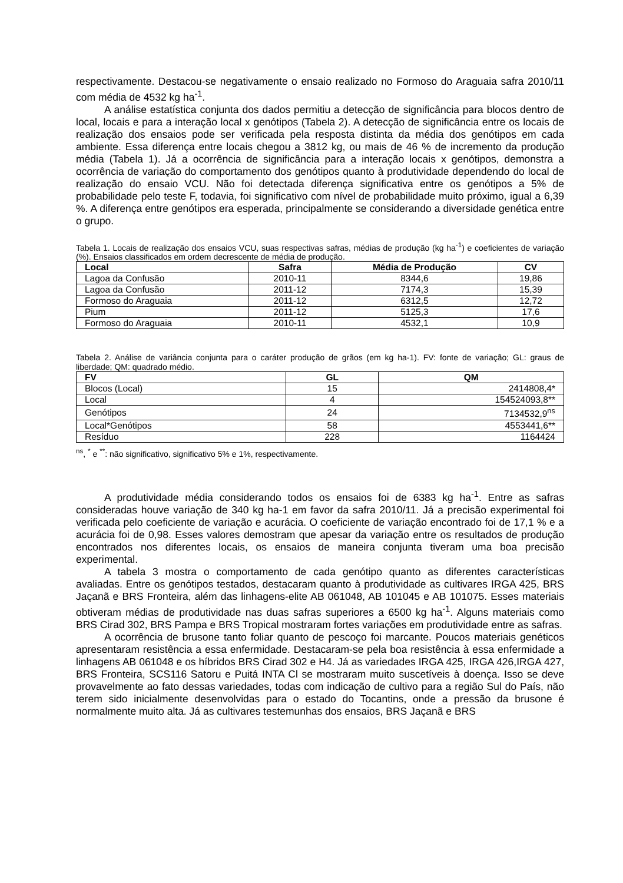respectivamente. Destacou-se negativamente o ensaio realizado no Formoso do Araguaia safra 2010/11 com média de 4532 kg ha<sup>-1</sup>.
A análise estatística conjunta dos dados permitiu a detecção de significância para blocos dentro de local, locais e para a interação local x genótipos (Tabela 2). A detecção de significância entre os locais de realização dos ensaios pode ser verificada pela resposta distinta da média dos genótipos em cada ambiente. Essa diferença entre locais chegou a 3812 kg, ou mais de 46 % de incremento da produção média (Tabela 1). Já a ocorrência de significância para a interação locais x genótipos, demonstra a ocorrência de variação do comportamento dos genótipos quanto à produtividade dependendo do local de realização do ensaio VCU. Não foi detectada diferença significativa entre os genótipos a 5% de probabilidade pelo teste F, todavia, foi significativo com nível de probabilidade muito próximo, igual a 6,39 %. A diferença entre genótipos era esperada, principalmente se considerando a diversidade genética entre o grupo.
Tabela 1. Locais de realização dos ensaios VCU, suas respectivas safras, médias de produção (kg ha<sup>-1</sup>) e coeficientes de variação (%). Ensaios classificados em ordem decrescente de média de produção.
| Local | Safra | Média de Produção | CV |
| --- | --- | --- | --- |
| Lagoa da Confusão | 2010-11 | 8344,6 | 19,86 |
| Lagoa da Confusão | 2011-12 | 7174,3 | 15,39 |
| Formoso do Araguaia | 2011-12 | 6312,5 | 12,72 |
| Pium | 2011-12 | 5125,3 | 17,6 |
| Formoso do Araguaia | 2010-11 | 4532,1 | 10,9 |
Tabela 2. Análise de variância conjunta para o caráter produção de grãos (em kg ha-1). FV: fonte de variação; GL: graus de liberdade; QM: quadrado médio.
| FV | GL | QM |
| --- | --- | --- |
| Blocos (Local) | 15 | 2414808,4* |
| Local | 4 | 154524093,8** |
| Genótipos | 24 | 7134532,9<sup>ns</sup> |
| Local*Genótipos | 58 | 4553441,6** |
| Resíduo | 228 | 1164424 |
<sup>ns</sup>, <sup>*</sup> e <sup>**</sup>: não significativo, significativo 5% e 1%, respectivamente.
A produtividade média considerando todos os ensaios foi de 6383 kg ha<sup>-1</sup>. Entre as safras consideradas houve variação de 340 kg ha-1 em favor da safra 2010/11. Já a precisão experimental foi verificada pelo coeficiente de variação e acurácia. O coeficiente de variação encontrado foi de 17,1 % e a acurácia foi de 0,98. Esses valores demostram que apesar da variação entre os resultados de produção encontrados nos diferentes locais, os ensaios de maneira conjunta tiveram uma boa precisão experimental.
A tabela 3 mostra o comportamento de cada genótipo quanto as diferentes características avaliadas. Entre os genótipos testados, destacaram quanto à produtividade as cultivares IRGA 425, BRS Jaçanã e BRS Fronteira, além das linhagens-elite AB 061048, AB 101045 e AB 101075. Esses materiais obtiveram médias de produtividade nas duas safras superiores a 6500 kg ha<sup>-1</sup>. Alguns materiais como BRS Cirad 302, BRS Pampa e BRS Tropical mostraram fortes variações em produtividade entre as safras.
A ocorrência de brusone tanto foliar quanto de pescoço foi marcante. Poucos materiais genéticos apresentaram resistência a essa enfermidade. Destacaram-se pela boa resistência à essa enfermidade a linhagens AB 061048 e os híbridos BRS Cirad 302 e H4. Já as variedades IRGA 425, IRGA 426,IRGA 427, BRS Fronteira, SCS116 Satoru e Puitá INTA Cl se mostraram muito suscetíveis à doença. Isso se deve provavelmente ao fato dessas variedades, todas com indicação de cultivo para a região Sul do País, não terem sido inicialmente desenvolvidas para o estado do Tocantins, onde a pressão da brusone é normalmente muito alta. Já as cultivares testemunhas dos ensaios, BRS Jaçanã e BRS